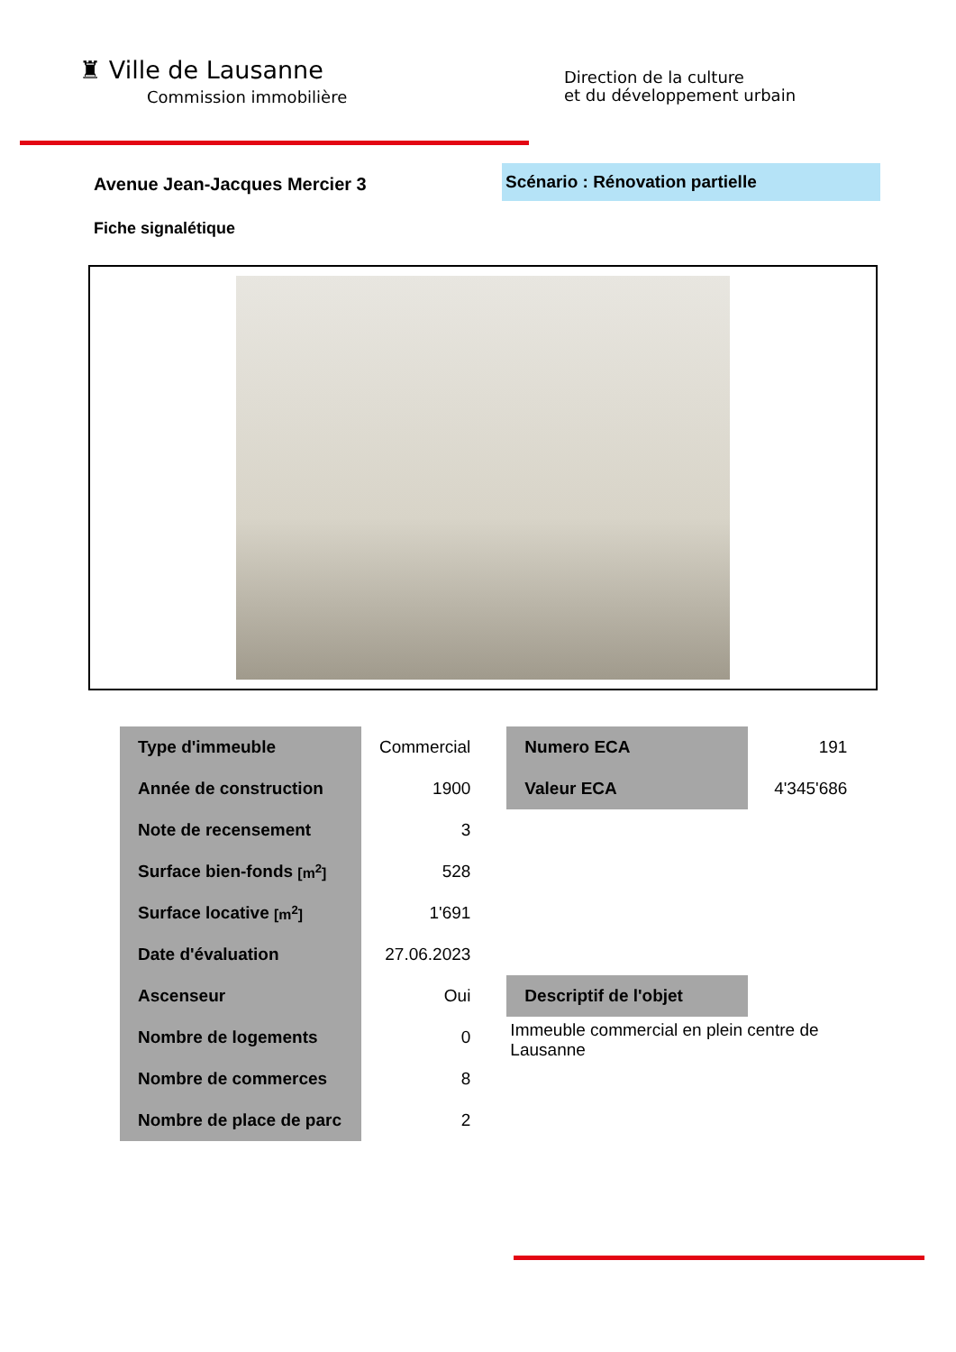♜ Ville de Lausanne
Commission immobilière
Direction de la culture
et du développement urbain
Avenue Jean-Jacques Mercier 3
Scénario : Rénovation partielle
Fiche signalétique
| Type d'immeuble | Commercial |
| Année de construction | 1900 |
| Note de recensement | 3 |
| Surface bien-fonds [m<sup>2</sup>] | 528 |
| Surface locative [m<sup>2</sup>] | 1'691 |
| Date d'évaluation | 27.06.2023 |
| Ascenseur | Oui |
| Nombre de logements | 0 |
| Nombre de commerces | 8 |
| Nombre de place de parc | 2 |
| Numero ECA | 191 |
| Valeur ECA | 4'345'686 |
| Descriptif de l'objet |
Immeuble commercial en plein centre de Lausanne